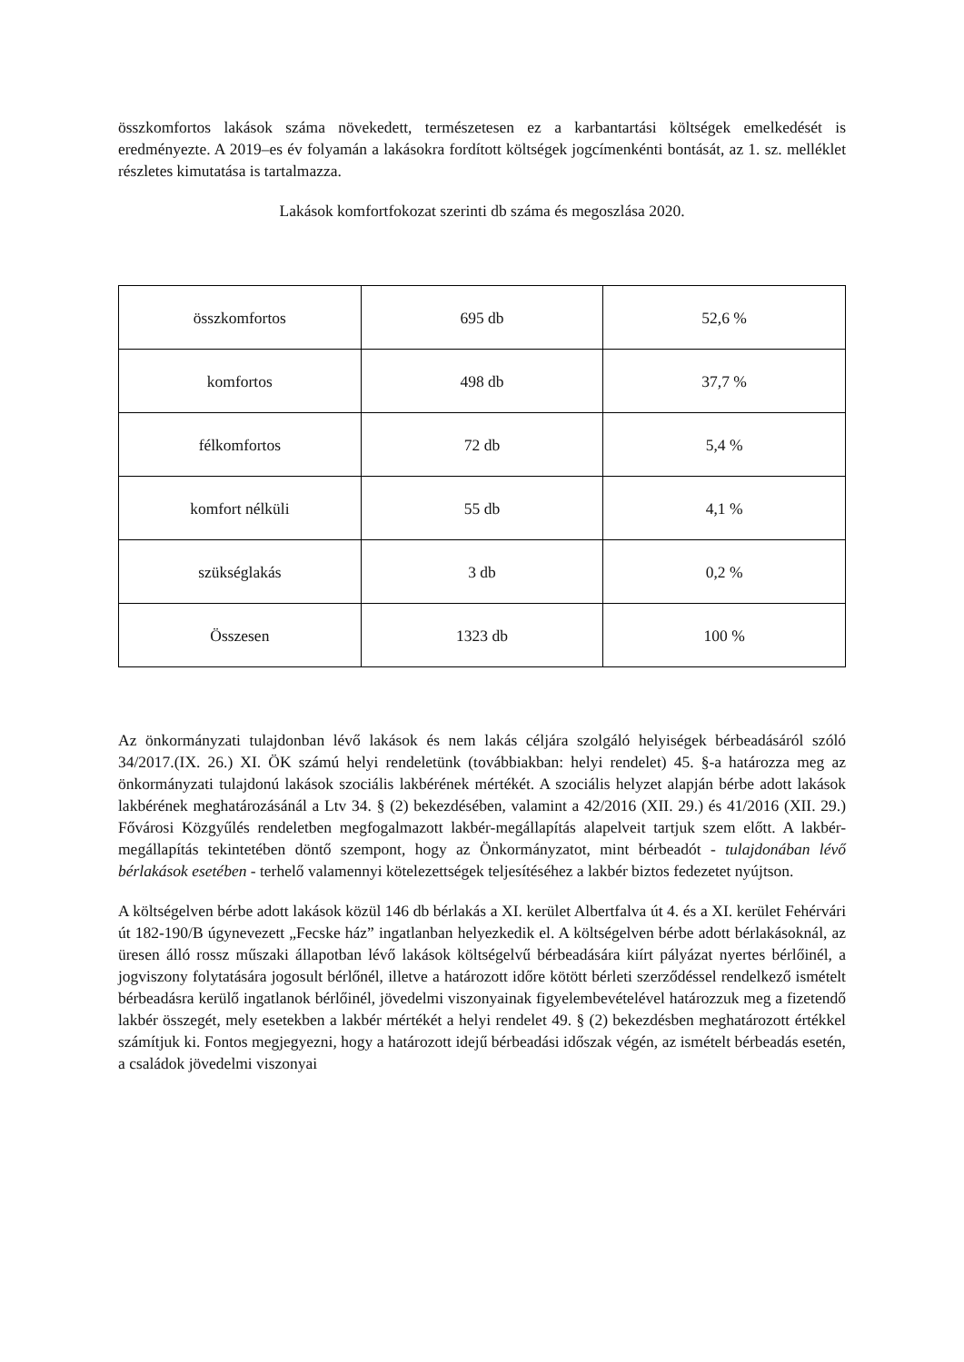összkomfortos lakások száma növekedett, természetesen ez a karbantartási költségek emelkedését is eredményezte. A 2019–es év folyamán a lakásokra fordított költségek jogcímenkénti bontását, az 1. sz. melléklet részletes kimutatása is tartalmazza.
Lakások komfortfokozat szerinti db száma és megoszlása 2020.
| összkomfortos | 695 db | 52,6 % |
| komfortos | 498 db | 37,7 % |
| félkomfortos | 72 db | 5,4 % |
| komfort nélküli | 55 db | 4,1 % |
| szükséglakás | 3 db | 0,2 % |
| Összesen | 1323 db | 100 % |
Az önkormányzati tulajdonban lévő lakások és nem lakás céljára szolgáló helyiségek bérbeadásáról szóló 34/2017.(IX. 26.) XI. ÖK számú helyi rendeletünk (továbbiakban: helyi rendelet) 45. §-a határozza meg az önkormányzati tulajdonú lakások szociális lakbérének mértékét. A szociális helyzet alapján bérbe adott lakások lakbérének meghatározásánál a Ltv 34. § (2) bekezdésében, valamint a 42/2016 (XII. 29.) és 41/2016 (XII. 29.) Fővárosi Közgyűlés rendeletben megfogalmazott lakbér-megállapítás alapelveit tartjuk szem előtt. A lakbér-megállapítás tekintetében döntő szempont, hogy az Önkormányzatot, mint bérbeadót - tulajdonában lévő bérlakások esetében - terhelő valamennyi kötelezettségek teljesítéséhez a lakbér biztos fedezetet nyújtson.
A költségelven bérbe adott lakások közül 146 db bérlakás a XI. kerület Albertfalva út 4. és a XI. kerület Fehérvári út 182-190/B úgynevezett „Fecske ház” ingatlanban helyezkedik el. A költségelven bérbe adott bérlakásoknál, az üresen álló rossz műszaki állapotban lévő lakások költségelvű bérbeadására kiírt pályázat nyertes bérlőinél, a jogviszony folytatására jogosult bérlőnél, illetve a határozott időre kötött bérleti szerződéssel rendelkező ismételt bérbeadásra kerülő ingatlanok bérlőinél, jövedelmi viszonyainak figyelembevételével határozzuk meg a fizetendő lakbér összegét, mely esetekben a lakbér mértékét a helyi rendelet 49. § (2) bekezdésben meghatározott értékkel számítjuk ki. Fontos megjegyezni, hogy a határozott idejű bérbeadási időszak végén, az ismételt bérbeadás esetén, a családok jövedelmi viszonyai